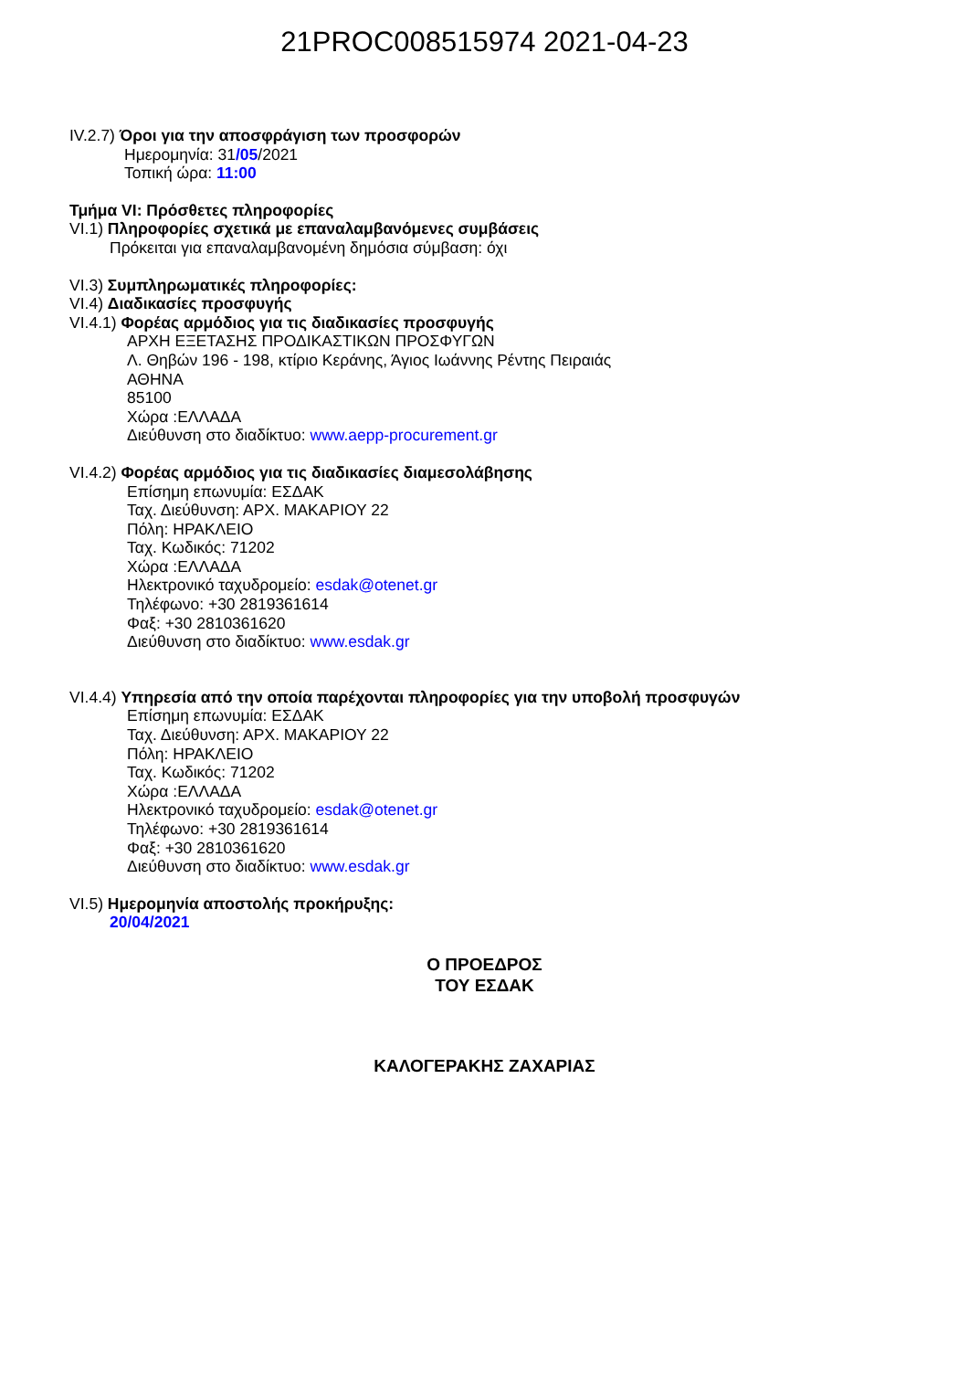21PROC008515974 2021-04-23
IV.2.7) Όροι για την αποσφράγιση των προσφορών
Ημερομηνία: 31/05/2021
Τοπική ώρα: 11:00
Τμήμα VI: Πρόσθετες πληροφορίες
VI.1) Πληροφορίες σχετικά με επαναλαμβανόμενες συμβάσεις
Πρόκειται για επαναλαμβανομένη δημόσια σύμβαση: όχι
VI.3) Συμπληρωματικές πληροφορίες:
VI.4) Διαδικασίες προσφυγής
VI.4.1) Φορέας αρμόδιος για τις διαδικασίες προσφυγής
ΑΡΧΗ ΕΞΕΤΑΣΗΣ ΠΡΟΔΙΚΑΣΤΙΚΩΝ ΠΡΟΣΦΥΓΩΝ
Λ. Θηβών 196 - 198, κτίριο Κεράνης, Άγιος Ιωάννης Ρέντης Πειραιάς
ΑΘΗΝΑ
85100
Χώρα :ΕΛΛΑΔΑ
Διεύθυνση στο διαδίκτυο: www.aepp-procurement.gr
VI.4.2) Φορέας αρμόδιος για τις διαδικασίες διαμεσολάβησης
Επίσημη επωνυμία: ΕΣΔΑΚ
Ταχ. Διεύθυνση: ΑΡΧ. ΜΑΚΑΡΙΟΥ 22
Πόλη: ΗΡΑΚΛΕΙΟ
Ταχ. Κωδικός: 71202
Χώρα :ΕΛΛΑΔΑ
Ηλεκτρονικό ταχυδρομείο: esdak@otenet.gr
Τηλέφωνο: +30 2819361614
Φαξ: +30 2810361620
Διεύθυνση στο διαδίκτυο: www.esdak.gr
VI.4.4) Υπηρεσία από την οποία παρέχονται πληροφορίες για την υποβολή προσφυγών
Επίσημη επωνυμία: ΕΣΔΑΚ
Ταχ. Διεύθυνση: ΑΡΧ. ΜΑΚΑΡΙΟΥ 22
Πόλη: ΗΡΑΚΛΕΙΟ
Ταχ. Κωδικός: 71202
Χώρα :ΕΛΛΑΔΑ
Ηλεκτρονικό ταχυδρομείο: esdak@otenet.gr
Τηλέφωνο: +30 2819361614
Φαξ: +30 2810361620
Διεύθυνση στο διαδίκτυο: www.esdak.gr
VI.5) Ημερομηνία αποστολής προκήρυξης:
20/04/2021
Ο ΠΡΟΕΔΡΟΣ
ΤΟΥ ΕΣΔΑΚ
ΚΑΛΟΓΕΡΑΚΗΣ ΖΑΧΑΡΙΑΣ